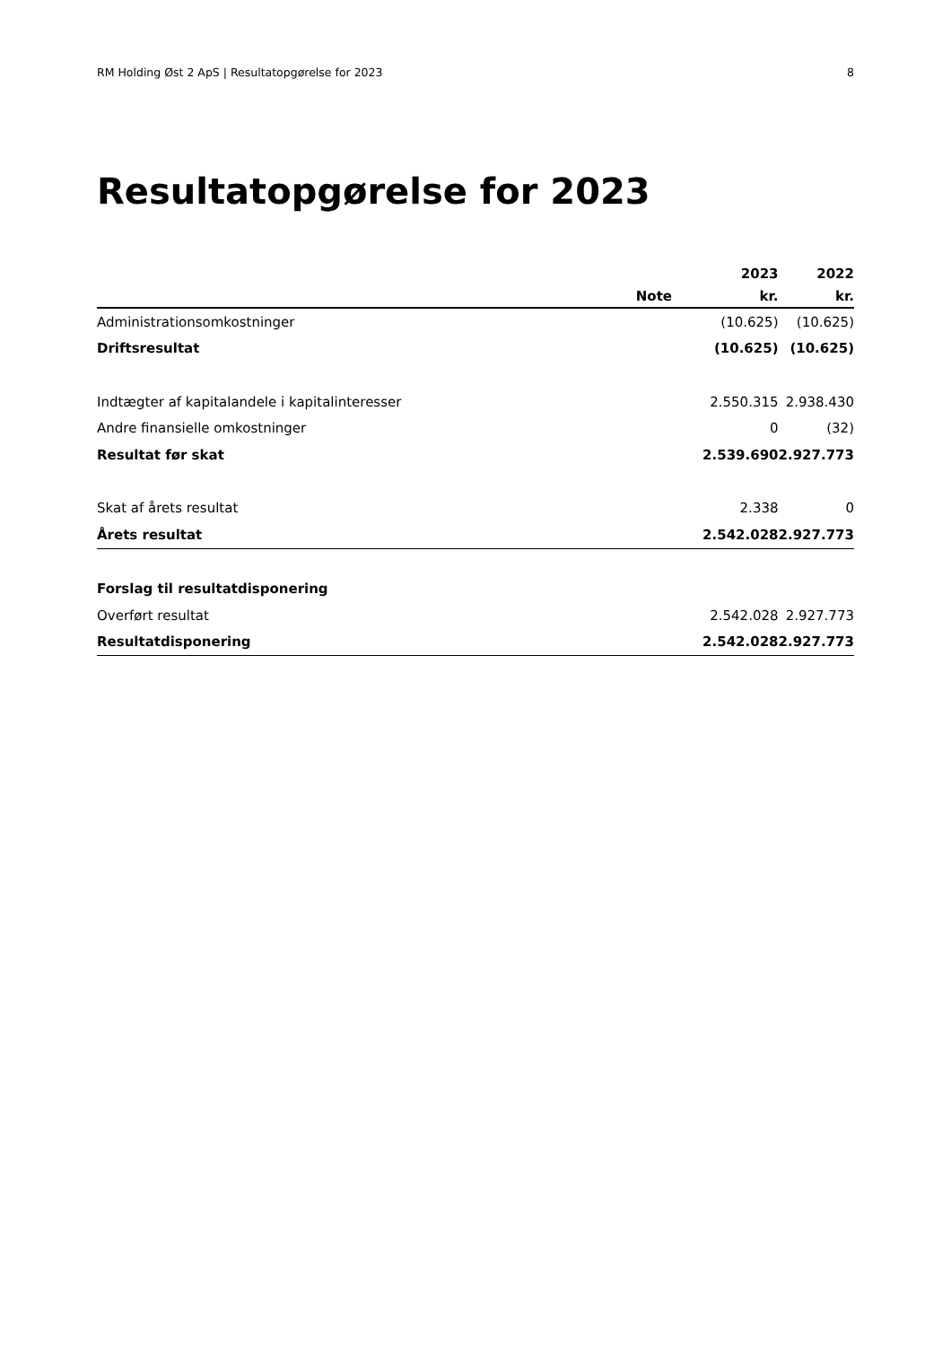RM Holding Øst 2 ApS | Resultatopgørelse for 2023 8
Resultatopgørelse for 2023
| | | 2023 | 2022 |
| --- | --- | --- | --- |
| | Note | kr. | kr. |
| Administrationsomkostninger | | (10.625) | (10.625) |
| Driftsresultat | | (10.625) | (10.625) |
| Indtægter af kapitalandele i kapitalinteresser | | 2.550.315 | 2.938.430 |
| Andre finansielle omkostninger | | 0 | (32) |
| Resultat før skat | | 2.539.690 | 2.927.773 |
| Skat af årets resultat | | 2.338 | 0 |
| Årets resultat | | 2.542.028 | 2.927.773 |
| Forslag til resultatdisponering | | | |
| Overført resultat | | 2.542.028 | 2.927.773 |
| Resultatdisponering | | 2.542.028 | 2.927.773 |